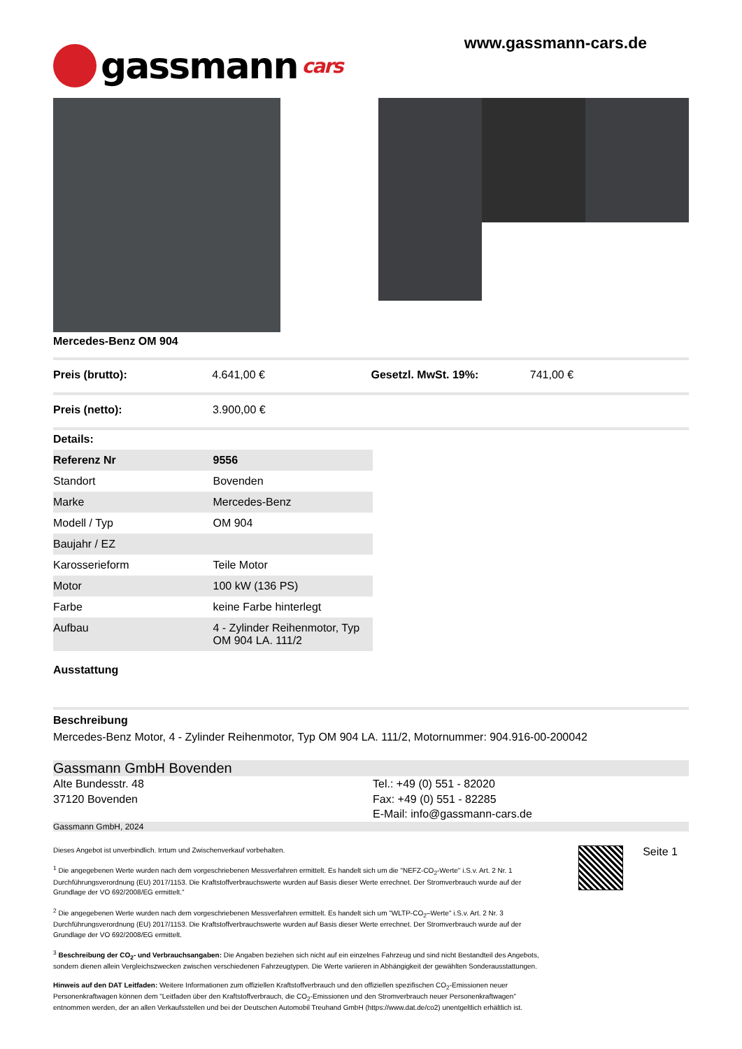gassmann cars
www.gassmann-cars.de
Mercedes-Benz OM 904
Preis (brutto): 4.641,00 € Gesetzl. MwSt. 19%: 741,00 €
Preis (netto): 3.900,00 €
Details:
| Referenz Nr | 9556 |
| Standort | Bovenden |
| Marke | Mercedes-Benz |
| Modell / Typ | OM 904 |
| Baujahr / EZ | |
| Karosserieform | Teile Motor |
| Motor | 100 kW (136 PS) |
| Farbe | keine Farbe hinterlegt |
| Aufbau | 4 - Zylinder Reihenmotor, Typ OM 904 LA. 111/2 |
Ausstattung
Beschreibung
Mercedes-Benz Motor, 4 - Zylinder Reihenmotor, Typ OM 904 LA. 111/2, Motornummer: 904.916-00-200042
Gassmann GmbH Bovenden
Alte Bundesstr. 48
37120 Bovenden
Tel.: +49 (0) 551 - 82020
Fax: +49 (0) 551 - 82285
E-Mail: info@gassmann-cars.de
Gassmann GmbH, 2024
Dieses Angebot ist unverbindlich. Irrtum und Zwischenverkauf vorbehalten.
<sup>1</sup> Die angegebenen Werte wurden nach dem vorgeschriebenen Messverfahren ermittelt. Es handelt sich um die "NEFZ-CO<sub>2</sub>-Werte" i.S.v. Art. 2 Nr. 1 Durchführungsverordnung (EU) 2017/1153. Die Kraftstoffverbrauchswerte wurden auf Basis dieser Werte errechnet. Der Stromverbrauch wurde auf der Grundlage der VO 692/2008/EG ermittelt."
<sup>2</sup> Die angegebenen Werte wurden nach dem vorgeschriebenen Messverfahren ermittelt. Es handelt sich um "WLTP-CO<sub>2</sub>–Werte" i.S.v. Art. 2 Nr. 3 Durchführungsverordnung (EU) 2017/1153. Die Kraftstoffverbrauchswerte wurden auf Basis dieser Werte errechnet. Der Stromverbrauch wurde auf der Grundlage der VO 692/2008/EG ermittelt.
<sup>3</sup> Beschreibung der CO<sub>2</sub>- und Verbrauchsangaben: Die Angaben beziehen sich nicht auf ein einzelnes Fahrzeug und sind nicht Bestandteil des Angebots, sondern dienen allein Vergleichszwecken zwischen verschiedenen Fahrzeugtypen. Die Werte variieren in Abhängigkeit der gewählten Sonderausstattungen.
Hinweis auf den DAT Leitfaden: Weitere Informationen zum offiziellen Kraftstoffverbrauch und den offiziellen spezifischen CO<sub>2</sub>-Emissionen neuer Personenkraftwagen können dem "Leitfaden über den Kraftstoffverbrauch, die CO<sub>2</sub>-Emissionen und den Stromverbrauch neuer Personenkraftwagen" entnommen werden, der an allen Verkaufsstellen und bei der Deutschen Automobil Treuhand GmbH (https://www.dat.de/co2) unentgeltlich erhältlich ist.
Seite 1